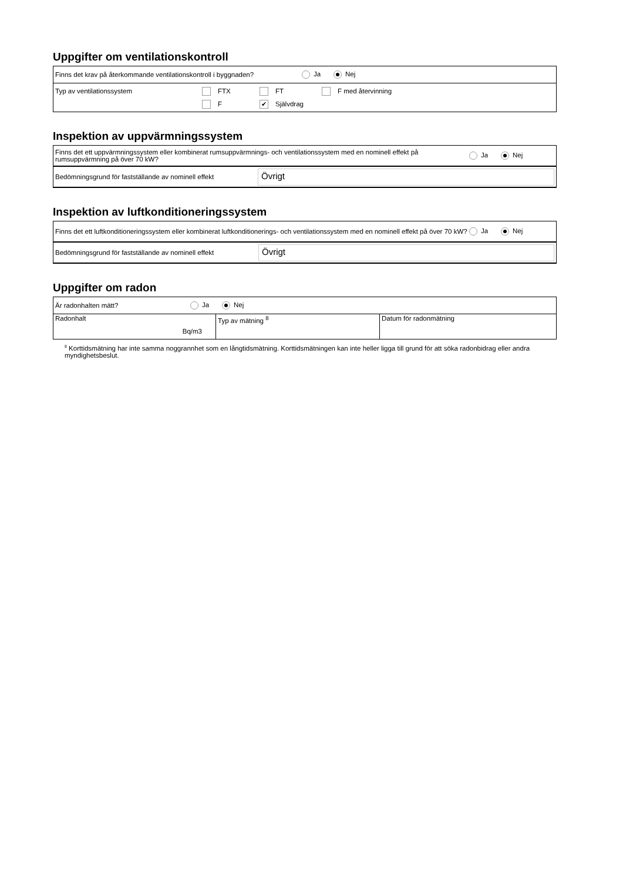Uppgifter om ventilationskontroll
Finns det krav på återkommande ventilationskontroll i byggnaden? Ja Nej
Typ av ventilationssystem FTX FT F med återvinning
F ✔ Självdrag
Inspektion av uppvärmningssystem
Finns det ett uppvärmningssystem eller kombinerat rumsuppvärmnings- och ventilationssystem med en nominell effekt på rumsuppvärmning på över 70 kW? Ja Nej
Bedömningsgrund för fastställande av nominell effekt
Övrigt
Inspektion av luftkonditioneringssystem
Finns det ett luftkonditioneringssystem eller kombinerat luftkonditionerings- och ventilationssystem med en nominell effekt på över 70 kW? Ja Nej
Bedömningsgrund för fastställande av nominell effekt
Övrigt
Uppgifter om radon
Är radonhalten mätt? Ja Nej
| Radonhalt Bq/m3 | Typ av mätning <sup>8</sup> | Datum för radonmätning |
<sup>8</sup> Korttidsmätning har inte samma noggrannhet som en långtidsmätning. Korttidsmätningen kan inte heller ligga till grund för att söka radonbidrag eller andra myndighetsbeslut.